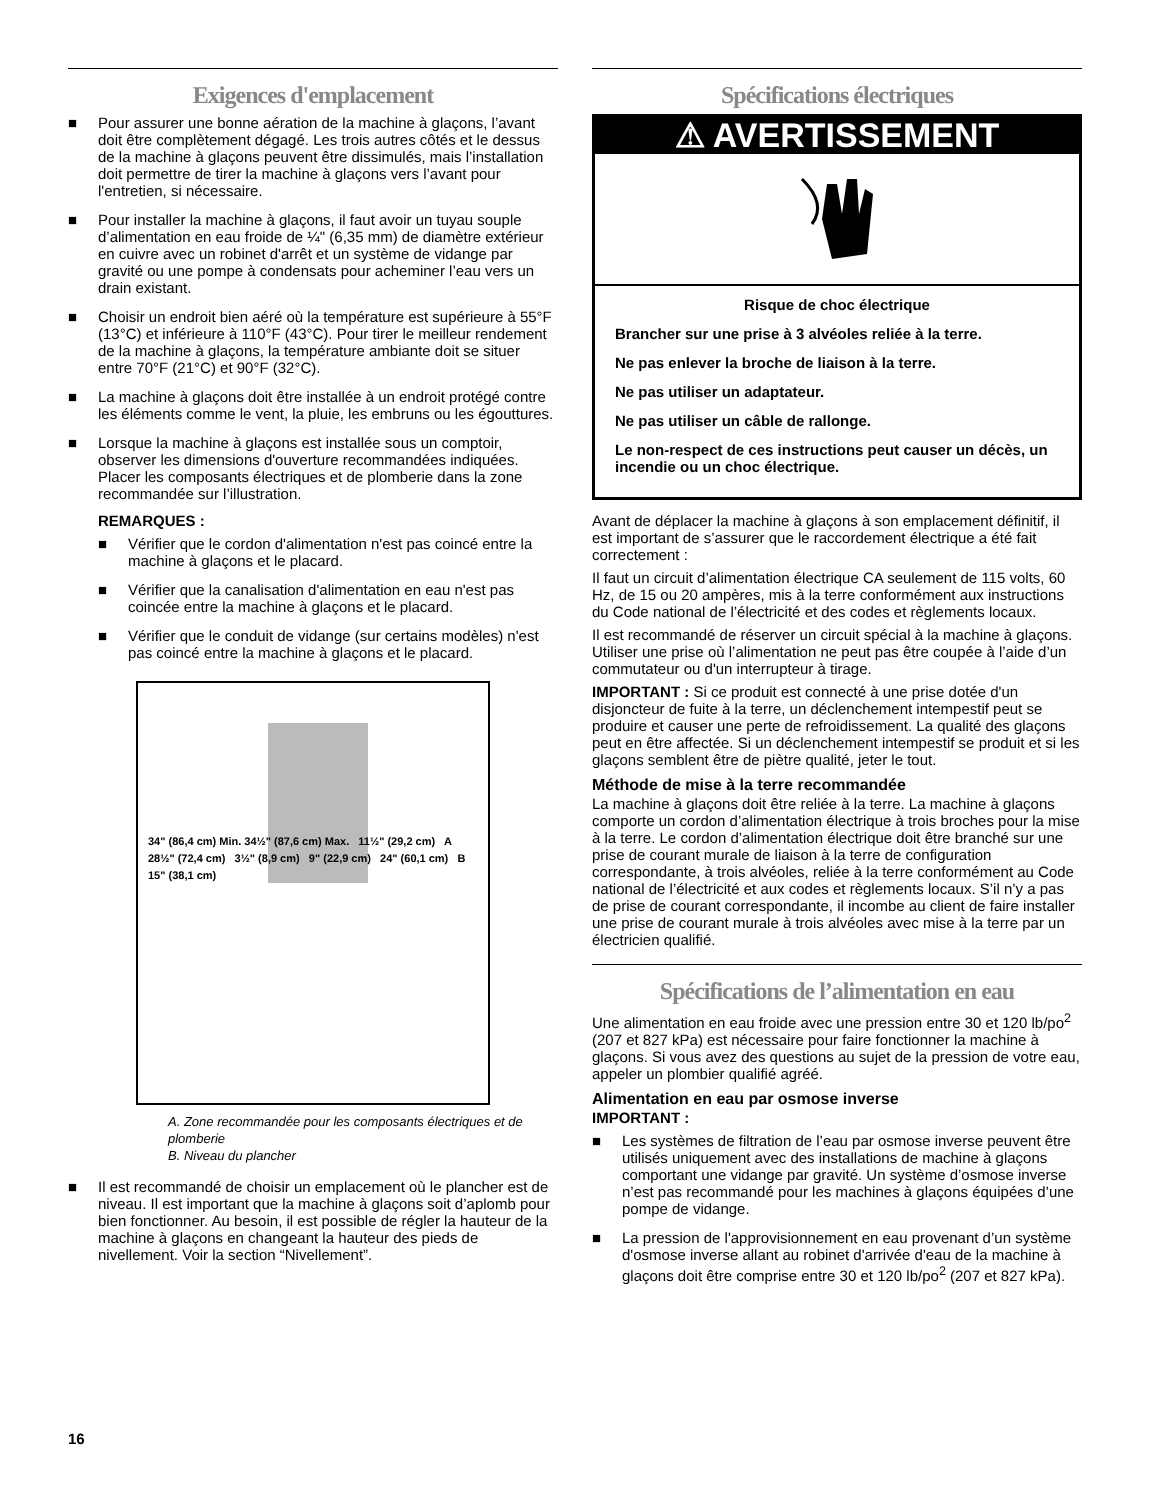Exigences d'emplacement
■ Pour assurer une bonne aération de la machine à glaçons, l’avant doit être complètement dégagé. Les trois autres côtés et le dessus de la machine à glaçons peuvent être dissimulés, mais l’installation doit permettre de tirer la machine à glaçons vers l’avant pour l'entretien, si nécessaire.
■ Pour installer la machine à glaçons, il faut avoir un tuyau souple d’alimentation en eau froide de ¼" (6,35 mm) de diamètre extérieur en cuivre avec un robinet d'arrêt et un système de vidange par gravité ou une pompe à condensats pour acheminer l’eau vers un drain existant.
■ Choisir un endroit bien aéré où la température est supérieure à 55°F (13°C) et inférieure à 110°F (43°C). Pour tirer le meilleur rendement de la machine à glaçons, la température ambiante doit se situer entre 70°F (21°C) et 90°F (32°C).
■ La machine à glaçons doit être installée à un endroit protégé contre les éléments comme le vent, la pluie, les embruns ou les égouttures.
■ Lorsque la machine à glaçons est installée sous un comptoir, observer les dimensions d'ouverture recommandées indiquées. Placer les composants électriques et de plomberie dans la zone recommandée sur l’illustration.
REMARQUES :
■ Vérifier que le cordon d'alimentation n'est pas coincé entre la machine à glaçons et le placard.
■ Vérifier que la canalisation d'alimentation en eau n'est pas coincée entre la machine à glaçons et le placard.
■ Vérifier que le conduit de vidange (sur certains modèles) n'est pas coincé entre la machine à glaçons et le placard.
34" (86,4 cm) Min. 34½" (87,6 cm) Max. 11½" (29,2 cm) A 28½" (72,4 cm) 3½" (8,9 cm) 9" (22,9 cm) 24" (60,1 cm) B 15" (38,1 cm)
A. Zone recommandée pour les composants électriques et de plomberie
B. Niveau du plancher
■ Il est recommandé de choisir un emplacement où le plancher est de niveau. Il est important que la machine à glaçons soit d’aplomb pour bien fonctionner. Au besoin, il est possible de régler la hauteur de la machine à glaçons en changeant la hauteur des pieds de nivellement. Voir la section “Nivellement”.
Spécifications électriques
⚠ AVERTISSEMENT
Risque de choc électrique
Brancher sur une prise à 3 alvéoles reliée à la terre.
Ne pas enlever la broche de liaison à la terre.
Ne pas utiliser un adaptateur.
Ne pas utiliser un câble de rallonge.
Le non-respect de ces instructions peut causer un décès, un incendie ou un choc électrique.
Avant de déplacer la machine à glaçons à son emplacement définitif, il est important de s’assurer que le raccordement électrique a été fait correctement :
Il faut un circuit d’alimentation électrique CA seulement de 115 volts, 60 Hz, de 15 ou 20 ampères, mis à la terre conformément aux instructions du Code national de l’électricité et des codes et règlements locaux.
Il est recommandé de réserver un circuit spécial à la machine à glaçons. Utiliser une prise où l’alimentation ne peut pas être coupée à l’aide d’un commutateur ou d'un interrupteur à tirage.
IMPORTANT : Si ce produit est connecté à une prise dotée d'un disjoncteur de fuite à la terre, un déclenchement intempestif peut se produire et causer une perte de refroidissement. La qualité des glaçons peut en être affectée. Si un déclenchement intempestif se produit et si les glaçons semblent être de piètre qualité, jeter le tout.
Méthode de mise à la terre recommandée
La machine à glaçons doit être reliée à la terre. La machine à glaçons comporte un cordon d’alimentation électrique à trois broches pour la mise à la terre. Le cordon d’alimentation électrique doit être branché sur une prise de courant murale de liaison à la terre de configuration correspondante, à trois alvéoles, reliée à la terre conformément au Code national de l’électricité et aux codes et règlements locaux. S’il n’y a pas de prise de courant correspondante, il incombe au client de faire installer une prise de courant murale à trois alvéoles avec mise à la terre par un électricien qualifié.
Spécifications de l’alimentation en eau
Une alimentation en eau froide avec une pression entre 30 et 120 lb/po<sup>2</sup> (207 et 827 kPa) est nécessaire pour faire fonctionner la machine à glaçons. Si vous avez des questions au sujet de la pression de votre eau, appeler un plombier qualifié agréé.
Alimentation en eau par osmose inverse
IMPORTANT :
■ Les systèmes de filtration de l’eau par osmose inverse peuvent être utilisés uniquement avec des installations de machine à glaçons comportant une vidange par gravité. Un système d’osmose inverse n’est pas recommandé pour les machines à glaçons équipées d’une pompe de vidange.
■ La pression de l'approvisionnement en eau provenant d’un système d'osmose inverse allant au robinet d'arrivée d'eau de la machine à glaçons doit être comprise entre 30 et 120 lb/po<sup>2</sup> (207 et 827 kPa).
16